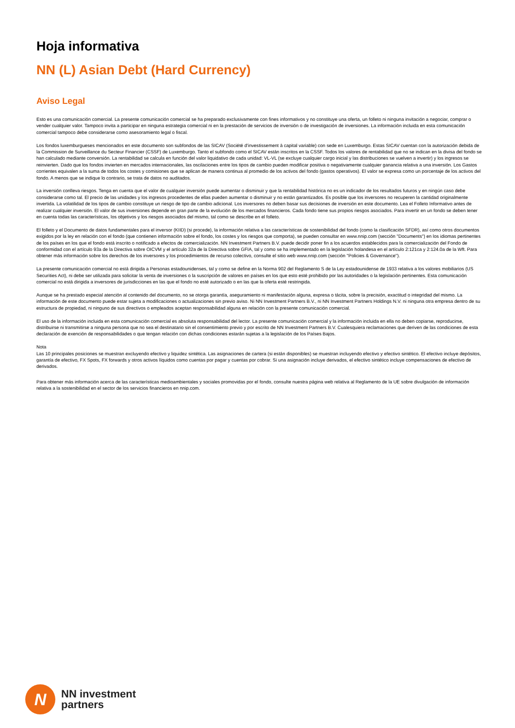Hoja informativa
NN (L) Asian Debt (Hard Currency)
Aviso Legal
Esto es una comunicación comercial. La presente comunicación comercial se ha preparado exclusivamente con fines informativos y no constituye una oferta, un folleto ni ninguna invitación a negociar, comprar o vender cualquier valor. Tampoco invita a participar en ninguna estrategia comercial ni en la prestación de servicios de inversión o de investigación de inversiones. La información incluida en esta comunicación comercial tampoco debe considerarse como asesoramiento legal o fiscal.
Los fondos luxemburgueses mencionados en este documento son subfondos de las SICAV (Société d'investissement à capital variable) con sede en Luxemburgo. Estas SICAV cuentan con la autorización debida de la Commission de Surveillance du Secteur Financier (CSSF) de Luxemburgo. Tanto el subfondo como el SICAV están inscritos en la CSSF. Todos los valores de rentabilidad que no se indican en la divisa del fondo se han calculado mediante conversión. La rentabilidad se calcula en función del valor liquidativo de cada unidad: VL-VL (se excluye cualquier cargo inicial y las distribuciones se vuelven a invertir) y los ingresos se reinvierten. Dado que los fondos invierten en mercados internacionales, las oscilaciones entre los tipos de cambio pueden modificar positiva o negativamente cualquier ganancia relativa a una inversión. Los Gastos corrientes equivalen a la suma de todos los costes y comisiones que se aplican de manera continua al promedio de los activos del fondo (gastos operativos). El valor se expresa como un porcentaje de los activos del fondo. A menos que se indique lo contrario, se trata de datos no auditados.
La inversión conlleva riesgos. Tenga en cuenta que el valor de cualquier inversión puede aumentar o disminuir y que la rentabilidad histórica no es un indicador de los resultados futuros y en ningún caso debe considerarse como tal. El precio de las unidades y los ingresos procedentes de ellas pueden aumentar o disminuir y no están garantizados. Es posible que los inversores no recuperen la cantidad originalmente invertida. La volatilidad de los tipos de cambio constituye un riesgo de tipo de cambio adicional. Los inversores no deben basar sus decisiones de inversión en este documento. Lea el Folleto Informativo antes de realizar cualquier inversión. El valor de sus inversiones depende en gran parte de la evolución de los mercados financieros. Cada fondo tiene sus propios riesgos asociados. Para invertir en un fondo se deben tener en cuenta todas las características, los objetivos y los riesgos asociados del mismo, tal como se describe en el folleto.
El folleto y el Documento de datos fundamentales para el inversor (KIID) (si procede), la información relativa a las características de sostenibilidad del fondo (como la clasificación SFDR), así como otros documentos exigidos por la ley en relación con el fondo (que contienen información sobre el fondo, los costes y los riesgos que comporta), se pueden consultar en www.nnip.com (sección "Documents") en los idiomas pertinentes de los países en los que el fondo está inscrito o notificado a efectos de comercialización. NN Investment Partners B.V. puede decidir poner fin a los acuerdos establecidos para la comercialización del Fondo de conformidad con el artículo 93a de la Directiva sobre OICVM y el artículo 32a de la Directiva sobre GFIA, tal y como se ha implementado en la legislación holandesa en el artículo 2:121ca y 2:124.0a de la Wft. Para obtener más información sobre los derechos de los inversores y los procedimientos de recurso colectivo, consulte el sitio web www.nnip.com (sección "Policies & Governance").
La presente comunicación comercial no está dirigida a Personas estadounidenses, tal y como se define en la Norma 902 del Reglamento S de la Ley estadounidense de 1933 relativa a los valores mobiliarios (US Securities Act), ni debe ser utilizada para solicitar la venta de inversiones o la suscripción de valores en países en los que esto esté prohibido por las autoridades o la legislación pertinentes. Esta comunicación comercial no está dirigida a inversores de jurisdicciones en las que el fondo no esté autorizado o en las que la oferta esté restringida.
Aunque se ha prestado especial atención al contenido del documento, no se otorga garantía, aseguramiento ni manifestación alguna, expresa o tácita, sobre la precisión, exactitud o integridad del mismo. La información de este documento puede estar sujeta a modificaciones o actualizaciones sin previo aviso. Ni NN Investment Partners B.V., ni NN Investment Partners Holdings N.V. ni ninguna otra empresa dentro de su estructura de propiedad, ni ninguno de sus directivos o empleados aceptan responsabilidad alguna en relación con la presente comunicación comercial.
El uso de la información incluida en esta comunicación comercial es absoluta responsabilidad del lector. La presente comunicación comercial y la información incluida en ella no deben copiarse, reproducirse, distribuirse ni transmitirse a ninguna persona que no sea el destinatario sin el consentimiento previo y por escrito de NN Investment Partners B.V. Cualesquiera reclamaciones que deriven de las condiciones de esta declaración de exención de responsabilidades o que tengan relación con dichas condiciones estarán sujetas a la legislación de los Países Bajos.
Nota
Las 10 principales posiciones se muestran excluyendo efectivo y liquidez sintética. Las asignaciones de cartera (si están disponibles) se muestran incluyendo efectivo y efectivo sintético. El efectivo incluye depósitos, garantía de efectivo, FX Spots, FX forwards y otros activos líquidos como cuentas por pagar y cuentas por cobrar. Si una asignación incluye derivados, el efectivo sintético incluye compensaciones de efectivo de derivados.
Para obtener más información acerca de las características medioambientales y sociales promovidas por el fondo, consulte nuestra página web relativa al Reglamento de la UE sobre divulgación de información relativa a la sostenibilidad en el sector de los servicios financieros en nnip.com.
N
NN investment
partners